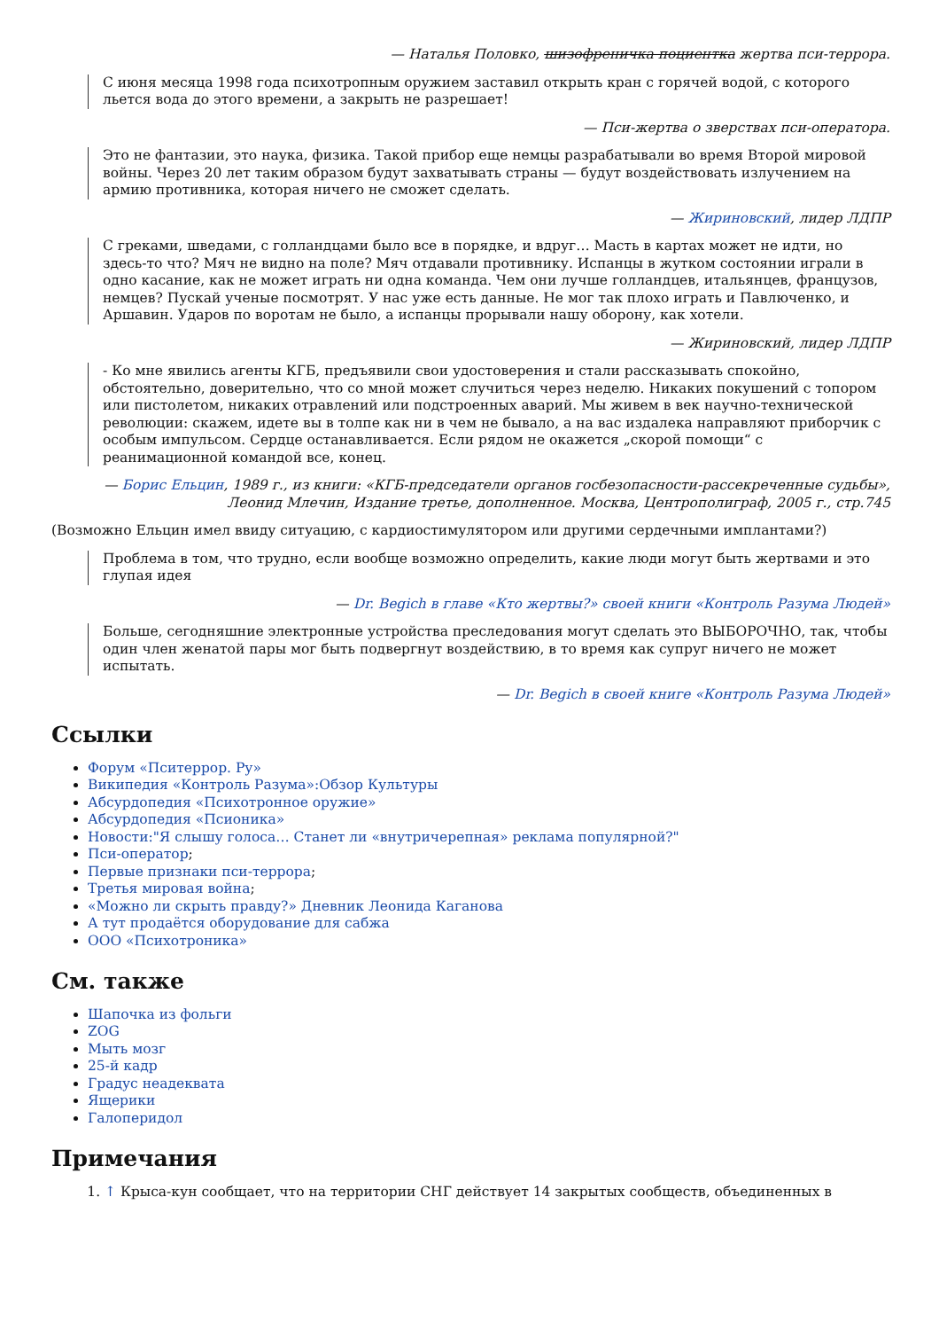— Наталья Половко, шизофреничка поциентка жертва пси-террора.
С июня месяца 1998 года психотропным оружием заставил открыть кран с горячей водой, с которого льется вода до этого времени, а закрыть не разрешает!
— Пси-жертва о зверствах пси-оператора.
Это не фантазии, это наука, физика. Такой прибор еще немцы разрабатывали во время Второй мировой войны. Через 20 лет таким образом будут захватывать страны — будут воздействовать излучением на армию противника, которая ничего не сможет сделать.
— Жириновский, лидер ЛДПР
С греками, шведами, с голландцами было все в порядке, и вдруг… Масть в картах может не идти, но здесь-то что? Мяч не видно на поле? Мяч отдавали противнику. Испанцы в жутком состоянии играли в одно касание, как не может играть ни одна команда. Чем они лучше голландцев, итальянцев, французов, немцев? Пускай ученые посмотрят. У нас уже есть данные. Не мог так плохо играть и Павлюченко, и Аршавин. Ударов по воротам не было, а испанцы прорывали нашу оборону, как хотели.
— Жириновский, лидер ЛДПР
- Ко мне явились агенты КГБ, предъявили свои удостоверения и стали рассказывать спокойно, обстоятельно, доверительно, что со мной может случиться через неделю. Никаких покушений с топором или пистолетом, никаких отравлений или подстроенных аварий. Мы живем в век научно-технической революции: скажем, идете вы в толпе как ни в чем не бывало, а на вас издалека направляют приборчик с особым импульсом. Сердце останавливается. Если рядом не окажется „скорой помощи“ с реанимационной командой все, конец.
— Борис Ельцин, 1989 г., из книги: «КГБ-председатели органов госбезопасности-рассекреченные судьбы», Леонид Млечин, Издание третье, дополненное. Москва, Центрополиграф, 2005 г., стр.745
(Возможно Ельцин имел ввиду ситуацию, с кардиостимулятором или другими сердечными имплантами?)
Проблема в том, что трудно, если вообще возможно определить, какие люди могут быть жертвами и это глупая идея
— Dr. Begich в главе «Кто жертвы?» своей книги «Контроль Разума Людей»
Больше, сегодняшние электронные устройства преследования могут сделать это ВЫБОРОЧНО, так, чтобы один член женатой пары мог быть подвергнут воздействию, в то время как супруг ничего не может испытать.
— Dr. Begich в своей книге «Контроль Разума Людей»
Ссылки
Форум «Пситеррор. Ру»
Википедия «Контроль Разума»:Обзор Культуры
Абсурдопедия «Психотронное оружие»
Абсурдопедия «Псионика»
Новости:"Я слышу голоса… Станет ли «внутричерепная» реклама популярной?"
Пси-оператор;
Первые признаки пси-террора;
Третья мировая война;
«Можно ли скрыть правду?» Дневник Леонида Каганова
А тут продаётся оборудование для сабжа
ООО «Психотроника»
См. также
Шапочка из фольги
ZOG
Мыть мозг
25-й кадр
Градус неадеквата
Ящерики
Галоперидол
Примечания
1. ↑ Крыса-кун сообщает, что на территории СНГ действует 14 закрытых сообществ, объединенных в